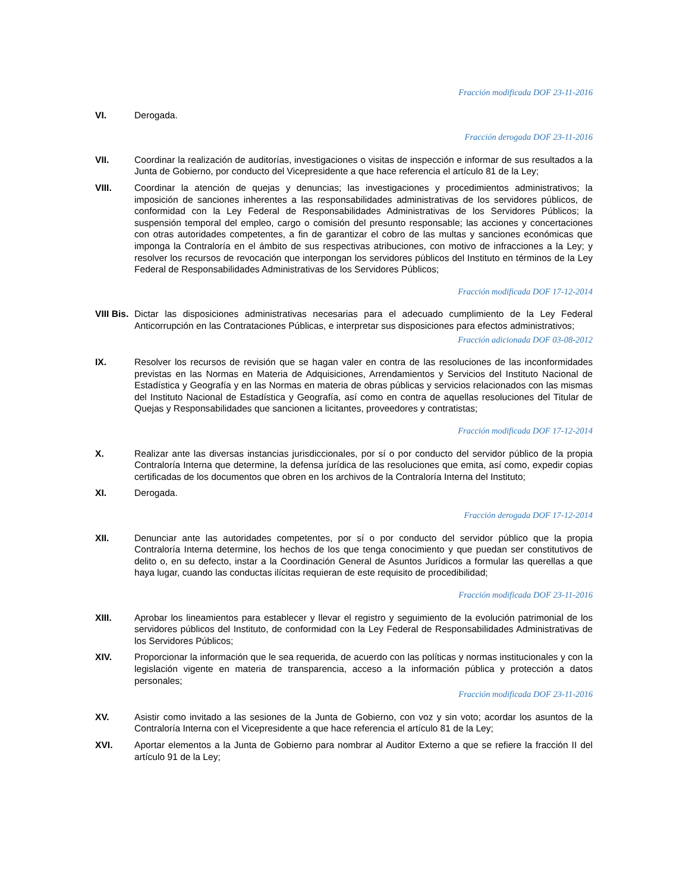Fracción modificada DOF 23-11-2016
VI. Derogada.
Fracción derogada DOF 23-11-2016
VII. Coordinar la realización de auditorías, investigaciones o visitas de inspección e informar de sus resultados a la Junta de Gobierno, por conducto del Vicepresidente a que hace referencia el artículo 81 de la Ley;
VIII. Coordinar la atención de quejas y denuncias; las investigaciones y procedimientos administrativos; la imposición de sanciones inherentes a las responsabilidades administrativas de los servidores públicos, de conformidad con la Ley Federal de Responsabilidades Administrativas de los Servidores Públicos; la suspensión temporal del empleo, cargo o comisión del presunto responsable; las acciones y concertaciones con otras autoridades competentes, a fin de garantizar el cobro de las multas y sanciones económicas que imponga la Contraloría en el ámbito de sus respectivas atribuciones, con motivo de infracciones a la Ley; y resolver los recursos de revocación que interpongan los servidores públicos del Instituto en términos de la Ley Federal de Responsabilidades Administrativas de los Servidores Públicos;
Fracción modificada DOF 17-12-2014
VIII Bis.
Dictar las disposiciones administrativas necesarias para el adecuado cumplimiento de la Ley Federal Anticorrupción en las Contrataciones Públicas, e interpretar sus disposiciones para efectos administrativos;
Fracción adicionada DOF 03-08-2012
IX. Resolver los recursos de revisión que se hagan valer en contra de las resoluciones de las inconformidades previstas en las Normas en Materia de Adquisiciones, Arrendamientos y Servicios del Instituto Nacional de Estadística y Geografía y en las Normas en materia de obras públicas y servicios relacionados con las mismas del Instituto Nacional de Estadística y Geografía, así como en contra de aquellas resoluciones del Titular de Quejas y Responsabilidades que sancionen a licitantes, proveedores y contratistas;
Fracción modificada DOF 17-12-2014
X. Realizar ante las diversas instancias jurisdiccionales, por sí o por conducto del servidor público de la propia Contraloría Interna que determine, la defensa jurídica de las resoluciones que emita, así como, expedir copias certificadas de los documentos que obren en los archivos de la Contraloría Interna del Instituto;
XI. Derogada.
Fracción derogada DOF 17-12-2014
XII. Denunciar ante las autoridades competentes, por sí o por conducto del servidor público que la propia Contraloría Interna determine, los hechos de los que tenga conocimiento y que puedan ser constitutivos de delito o, en su defecto, instar a la Coordinación General de Asuntos Jurídicos a formular las querellas a que haya lugar, cuando las conductas ilícitas requieran de este requisito de procedibilidad;
Fracción modificada DOF 23-11-2016
XIII. Aprobar los lineamientos para establecer y llevar el registro y seguimiento de la evolución patrimonial de los servidores públicos del Instituto, de conformidad con la Ley Federal de Responsabilidades Administrativas de los Servidores Públicos;
XIV. Proporcionar la información que le sea requerida, de acuerdo con las políticas y normas institucionales y con la legislación vigente en materia de transparencia, acceso a la información pública y protección a datos personales;
Fracción modificada DOF 23-11-2016
XV. Asistir como invitado a las sesiones de la Junta de Gobierno, con voz y sin voto; acordar los asuntos de la Contraloría Interna con el Vicepresidente a que hace referencia el artículo 81 de la Ley;
XVI. Aportar elementos a la Junta de Gobierno para nombrar al Auditor Externo a que se refiere la fracción II del artículo 91 de la Ley;